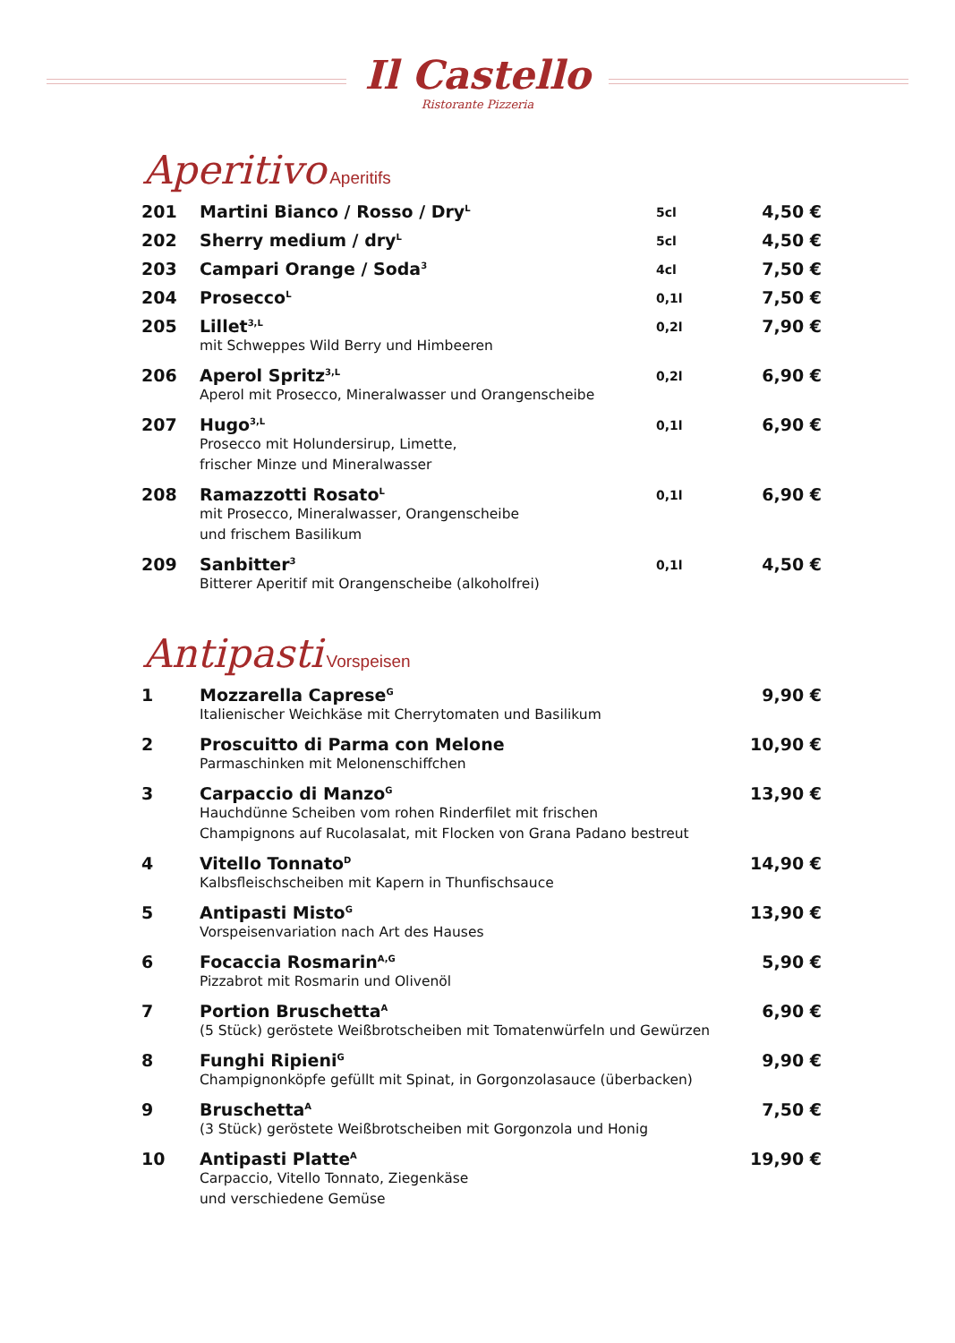Il Castello
Ristorante Pizzeria
Aperitivo Aperitifs
| 201 | Martini Bianco / Rosso / Dry<sup>L</sup> | 5cl | 4,50 € |
| 202 | Sherry medium / dry<sup>L</sup> | 5cl | 4,50 € |
| 203 | Campari Orange / Soda<sup>3</sup> | 4cl | 7,50 € |
| 204 | Prosecco<sup>L</sup> | 0,1l | 7,50 € |
| 205 | Lillet<sup>3,L</sup> mit Schweppes Wild Berry und Himbeeren | 0,2l | 7,90 € |
| 206 | Aperol Spritz<sup>3,L</sup> Aperol mit Prosecco, Mineralwasser und Orangenscheibe | 0,2l | 6,90 € |
| 207 | Hugo<sup>3,L</sup> Prosecco mit Holundersirup, Limette, frischer Minze und Mineralwasser | 0,1l | 6,90 € |
| 208 | Ramazzotti Rosato<sup>L</sup> mit Prosecco, Mineralwasser, Orangenscheibe und frischem Basilikum | 0,1l | 6,90 € |
| 209 | Sanbitter<sup>3</sup> Bitterer Aperitif mit Orangenscheibe (alkoholfrei) | 0,1l | 4,50 € |
Antipasti Vorspeisen
| 1 | Mozzarella Caprese<sup>G</sup> Italienischer Weichkäse mit Cherrytomaten und Basilikum | 9,90 € |
| 2 | Proscuitto di Parma con Melone Parmaschinken mit Melonenschiffchen | 10,90 € |
| 3 | Carpaccio di Manzo<sup>G</sup> Hauchdünne Scheiben vom rohen Rinderfilet mit frischen Champignons auf Rucolasalat, mit Flocken von Grana Padano bestreut | 13,90 € |
| 4 | Vitello Tonnato<sup>D</sup> Kalbsfleischscheiben mit Kapern in Thunfischsauce | 14,90 € |
| 5 | Antipasti Misto<sup>G</sup> Vorspeisenvariation nach Art des Hauses | 13,90 € |
| 6 | Focaccia Rosmarin<sup>A,G</sup> Pizzabrot mit Rosmarin und Olivenöl | 5,90 € |
| 7 | Portion Bruschetta<sup>A</sup> (5 Stück) geröstete Weißbrotscheiben mit Tomatenwürfeln und Gewürzen | 6,90 € |
| 8 | Funghi Ripieni<sup>G</sup> Champignonköpfe gefüllt mit Spinat, in Gorgonzolasauce (überbacken) | 9,90 € |
| 9 | Bruschetta<sup>A</sup> (3 Stück) geröstete Weißbrotscheiben mit Gorgonzola und Honig | 7,50 € |
| 10 | Antipasti Platte<sup>A</sup> Carpaccio, Vitello Tonnato, Ziegenkäse und verschiedene Gemüse | 19,90 € |